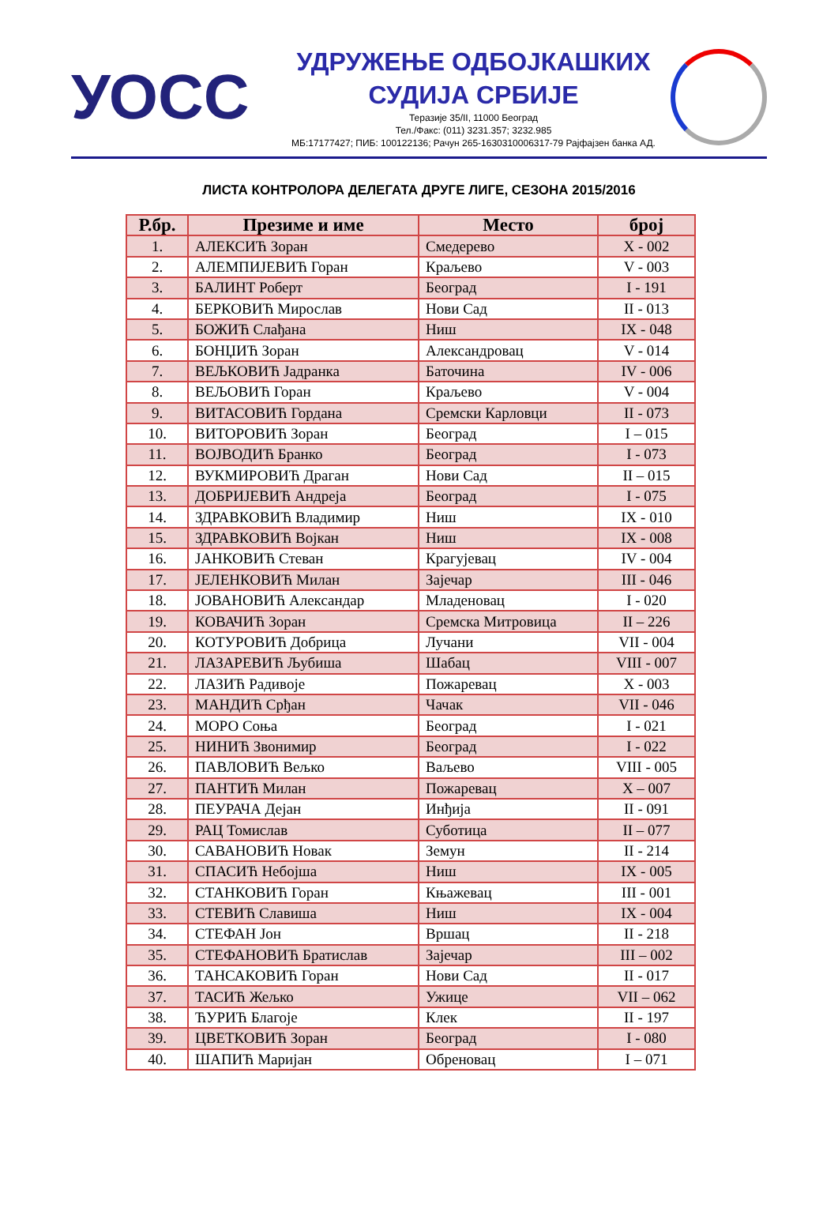УОСС
УДРУЖЕЊЕ ОДБОЈКАШКИХ
СУДИЈА СРБИЈЕ
Теразије 35/II, 11000 Београд
Тел./Факс: (011) 3231.357; 3232.985
МБ:17177427; ПИБ: 100122136; Рачун 265-1630310006317-79 Рајфајзен банка АД.
ЛИСТА КОНТРОЛОРА ДЕЛЕГАТА ДРУГЕ ЛИГЕ, СЕЗОНА 2015/2016
| Р.бр. | Презиме и име | Место | број |
| --- | --- | --- | --- |
| 1. | АЛЕКСИЋ Зоран | Смедерево | X - 002 |
| 2. | АЛЕМПИЈЕВИЋ Горан | Краљево | V - 003 |
| 3. | БАЛИНТ Роберт | Београд | I - 191 |
| 4. | БЕРКОВИЋ Мирослав | Нови Сад | II - 013 |
| 5. | БОЖИЋ Слађана | Ниш | IX - 048 |
| 6. | БОНЏИЋ Зоран | Александровац | V - 014 |
| 7. | ВЕЉКОВИЋ Јадранка | Баточина | IV - 006 |
| 8. | ВЕЉОВИЋ Горан | Краљево | V - 004 |
| 9. | ВИТАСОВИЋ Гордана | Сремски Карловци | II - 073 |
| 10. | ВИТОРОВИЋ Зоран | Београд | I – 015 |
| 11. | ВОЈВОДИЋ Бранко | Београд | I - 073 |
| 12. | ВУКМИРОВИЋ Драган | Нови Сад | II – 015 |
| 13. | ДОБРИЈЕВИЋ Андреја | Београд | I - 075 |
| 14. | ЗДРАВКОВИЋ Владимир | Ниш | IX - 010 |
| 15. | ЗДРАВКОВИЋ Војкан | Ниш | IX - 008 |
| 16. | ЈАНКОВИЋ Стеван | Крагујевац | IV - 004 |
| 17. | ЈЕЛЕНКОВИЋ Милан | Зајечар | III - 046 |
| 18. | ЈОВАНОВИЋ Александар | Младеновац | I - 020 |
| 19. | КОВАЧИЋ Зоран | Сремска Митровица | II – 226 |
| 20. | КОТУРОВИЋ Добрица | Лучани | VII - 004 |
| 21. | ЛАЗАРЕВИЋ Љубиша | Шабац | VIII - 007 |
| 22. | ЛАЗИЋ Радивоје | Пожаревац | X - 003 |
| 23. | МАНДИЋ Срђан | Чачак | VII - 046 |
| 24. | МОРО Соња | Београд | I - 021 |
| 25. | НИНИЋ Звонимир | Београд | I - 022 |
| 26. | ПАВЛОВИЋ Вељко | Ваљево | VIII - 005 |
| 27. | ПАНТИЋ Милан | Пожаревац | X – 007 |
| 28. | ПЕУРАЧА Дејан | Инђија | II - 091 |
| 29. | РАЦ Томислав | Суботица | II – 077 |
| 30. | САВАНОВИЋ Новак | Земун | II - 214 |
| 31. | СПАСИЋ Небојша | Ниш | IX - 005 |
| 32. | СТАНКОВИЋ Горан | Књажевац | III - 001 |
| 33. | СТЕВИЋ Славиша | Ниш | IX - 004 |
| 34. | СТЕФАН Јон | Вршац | II - 218 |
| 35. | СТЕФАНОВИЋ Братислав | Зајечар | III – 002 |
| 36. | ТАНСАКОВИЋ Горан | Нови Сад | II - 017 |
| 37. | ТАСИЋ Жељко | Ужице | VII – 062 |
| 38. | ЋУРИЋ Благоје | Клек | II - 197 |
| 39. | ЦВЕТКОВИЋ Зоран | Београд | I - 080 |
| 40. | ШАПИЋ Маријан | Обреновац | I – 071 |